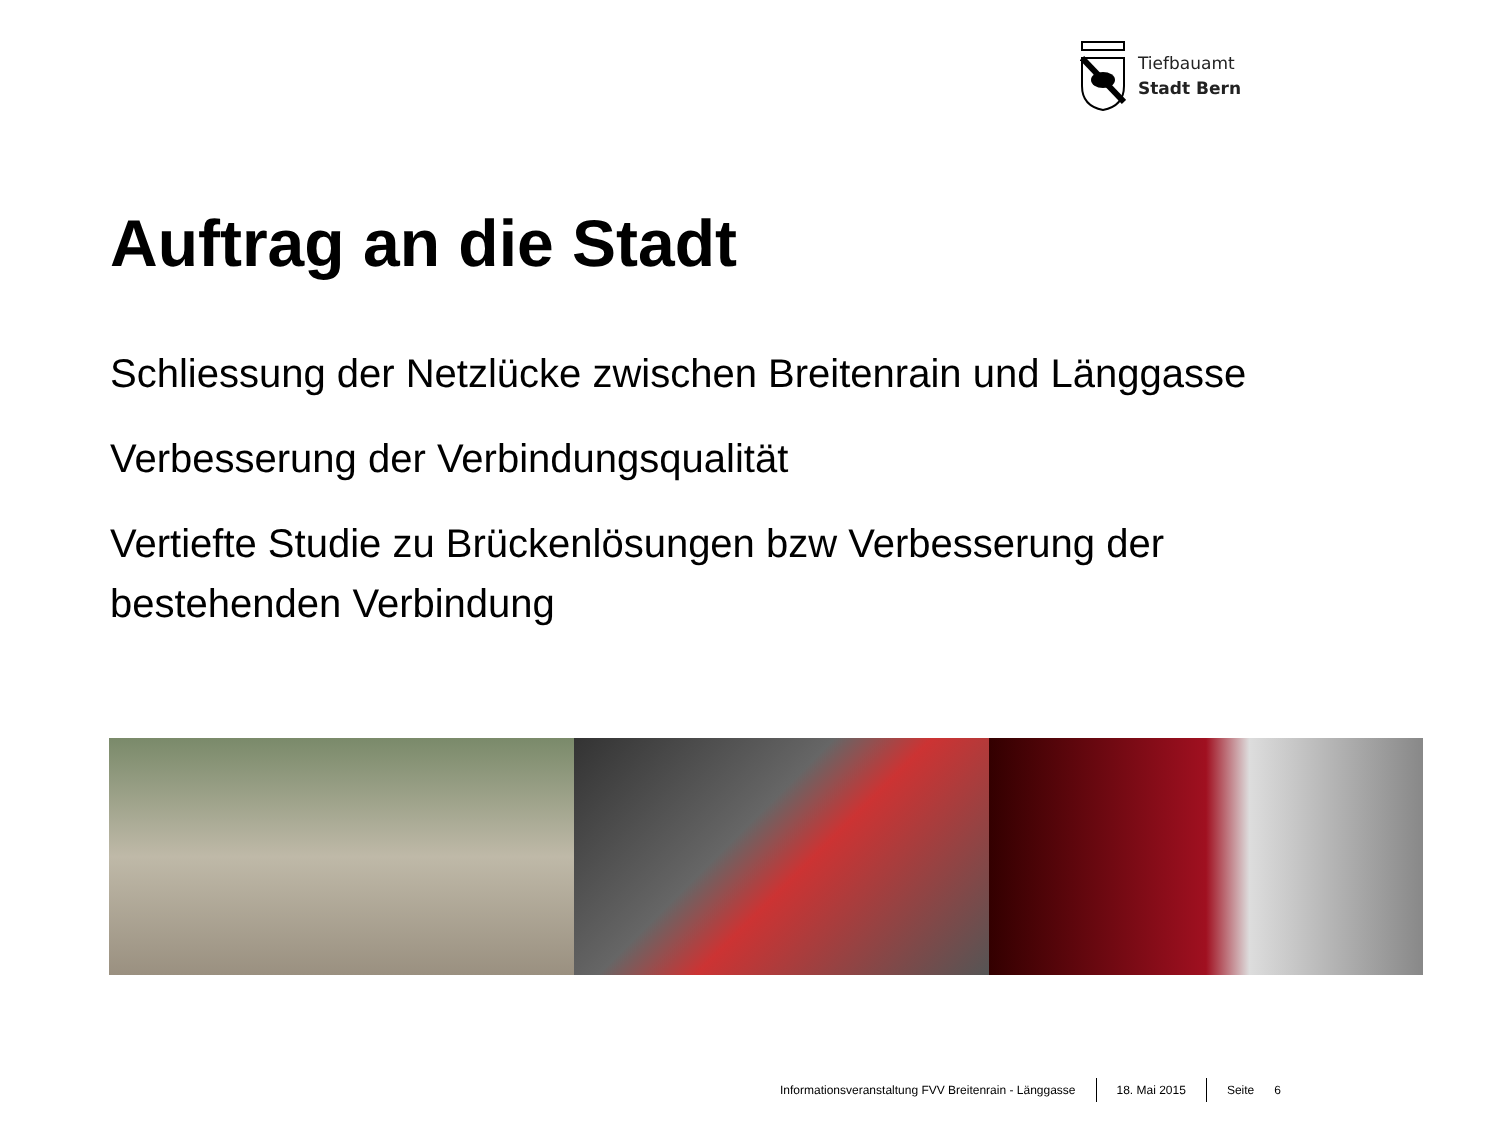Tiefbauamt
Stadt Bern
Auftrag an die Stadt
Schliessung der Netzlücke zwischen Breitenrain und Länggasse
Verbesserung der Verbindungsqualität
Vertiefte Studie zu Brückenlösungen bzw Verbesserung der bestehenden Verbindung
Informationsveranstaltung FVV Breitenrain - Länggasse 18. Mai 2015 Seite 6